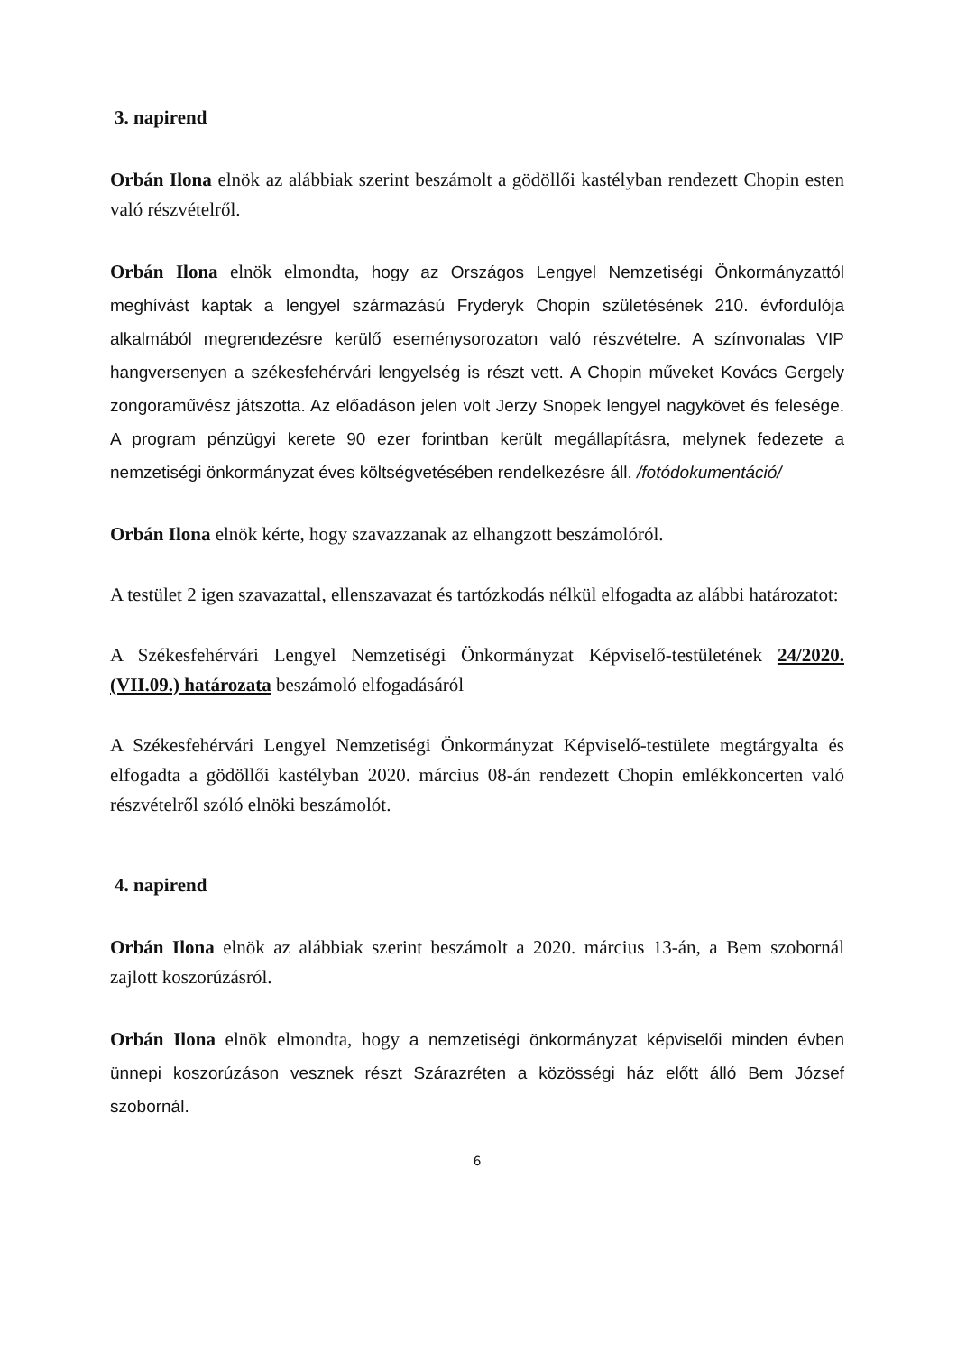3. napirend
Orbán Ilona elnök az alábbiak szerint beszámolt a gödöllői kastélyban rendezett Chopin esten való részvételről.
Orbán Ilona elnök elmondta, hogy az Országos Lengyel Nemzetiségi Önkormányzattól meghívást kaptak a lengyel származású Fryderyk Chopin születésének 210. évfordulója alkalmából megrendezésre kerülő eseménysorozaton való részvételre. A színvonalas VIP hangversenyen a székesfehérvári lengyelség is részt vett. A Chopin műveket Kovács Gergely zongoraművész játszotta. Az előadáson jelen volt Jerzy Snopek lengyel nagykövet és felesége. A program pénzügyi kerete 90 ezer forintban került megállapításra, melynek fedezete a nemzetiségi önkormányzat éves költségvetésében rendelkezésre áll. /fotódokumentáció/
Orbán Ilona elnök kérte, hogy szavazzanak az elhangzott beszámolóról.
A testület 2 igen szavazattal, ellenszavazat és tartózkodás nélkül elfogadta az alábbi határozatot:
A Székesfehérvári Lengyel Nemzetiségi Önkormányzat Képviselő-testületének 24/2020.(VII.09.) határozata beszámoló elfogadásáról
A Székesfehérvári Lengyel Nemzetiségi Önkormányzat Képviselő-testülete megtárgyalta és elfogadta a gödöllői kastélyban 2020. március 08-án rendezett Chopin emlékkoncerten való részvételről szóló elnöki beszámolót.
4. napirend
Orbán Ilona elnök az alábbiak szerint beszámolt a 2020. március 13-án, a Bem szobornál zajlott koszorúzásról.
Orbán Ilona elnök elmondta, hogy a nemzetiségi önkormányzat képviselői minden évben ünnepi koszorúzáson vesznek részt Szárazréten a közösségi ház előtt álló Bem József szobornál.
6